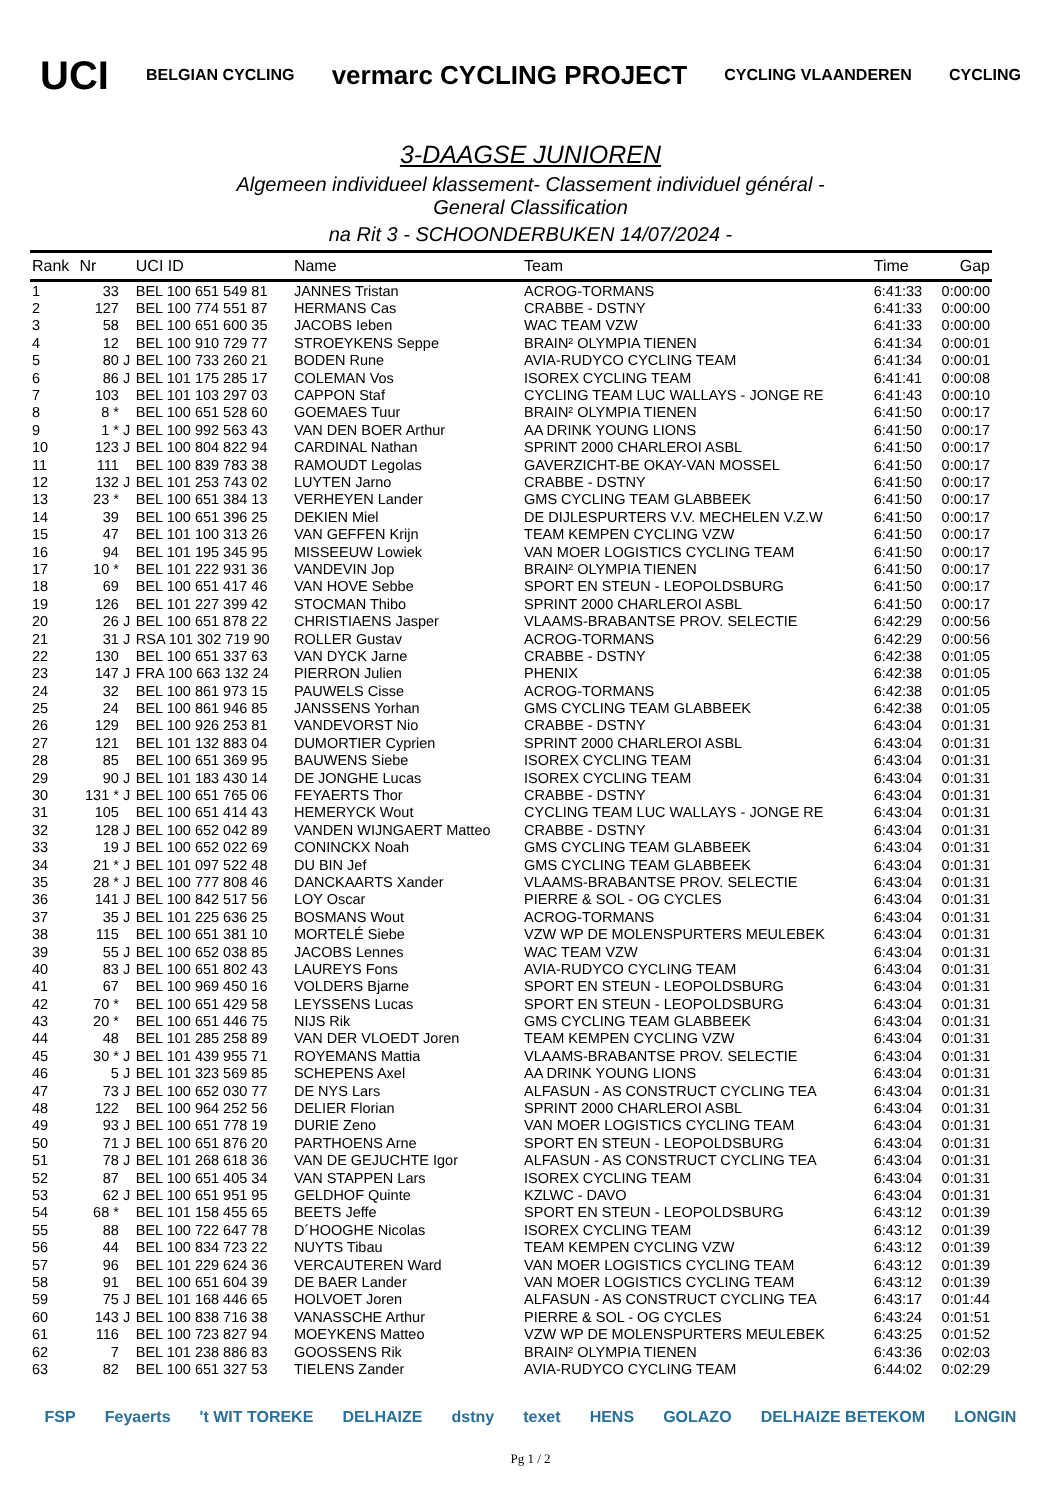UCI BELGIAN CYCLING vermarc CYCLING PROJECT CYCLING VLAANDEREN CYCLING
3-DAAGSE JUNIOREN
Algemeen individueel klassement- Classement individuel général -
General Classification
na Rit 3 - SCHOONDERBUKEN 14/07/2024 -
| Rank | Nr | | UCI ID | Name | Team | Time | Gap |
| --- | --- | --- | --- | --- | --- | --- | --- |
| 1 | 33 | | BEL 100 651 549 81 | JANNES Tristan | ACROG-TORMANS | 6:41:33 | 0:00:00 |
| 2 | 127 | | BEL 100 774 551 87 | HERMANS Cas | CRABBE - DSTNY | 6:41:33 | 0:00:00 |
| 3 | 58 | | BEL 100 651 600 35 | JACOBS Ieben | WAC TEAM VZW | 6:41:33 | 0:00:00 |
| 4 | 12 | | BEL 100 910 729 77 | STROEYKENS Seppe | BRAIN² OLYMPIA TIENEN | 6:41:34 | 0:00:01 |
| 5 | 80 | J | BEL 100 733 260 21 | BODEN Rune | AVIA-RUDYCO CYCLING TEAM | 6:41:34 | 0:00:01 |
| 6 | 86 | J | BEL 101 175 285 17 | COLEMAN Vos | ISOREX CYCLING TEAM | 6:41:41 | 0:00:08 |
| 7 | 103 | | BEL 101 103 297 03 | CAPPON Staf | CYCLING TEAM LUC WALLAYS - JONGE RE | 6:41:43 | 0:00:10 |
| 8 | 8 * | | BEL 100 651 528 60 | GOEMAES Tuur | BRAIN² OLYMPIA TIENEN | 6:41:50 | 0:00:17 |
| 9 | 1 * | J | BEL 100 992 563 43 | VAN DEN BOER Arthur | AA DRINK YOUNG LIONS | 6:41:50 | 0:00:17 |
| 10 | 123 | J | BEL 100 804 822 94 | CARDINAL Nathan | SPRINT 2000 CHARLEROI ASBL | 6:41:50 | 0:00:17 |
| 11 | 111 | | BEL 100 839 783 38 | RAMOUDT Legolas | GAVERZICHT-BE OKAY-VAN MOSSEL | 6:41:50 | 0:00:17 |
| 12 | 132 | J | BEL 101 253 743 02 | LUYTEN Jarno | CRABBE - DSTNY | 6:41:50 | 0:00:17 |
| 13 | 23 * | | BEL 100 651 384 13 | VERHEYEN Lander | GMS CYCLING TEAM GLABBEEK | 6:41:50 | 0:00:17 |
| 14 | 39 | | BEL 100 651 396 25 | DEKIEN Miel | DE DIJLESPURTERS V.V. MECHELEN V.Z.W | 6:41:50 | 0:00:17 |
| 15 | 47 | | BEL 101 100 313 26 | VAN GEFFEN Krijn | TEAM KEMPEN CYCLING VZW | 6:41:50 | 0:00:17 |
| 16 | 94 | | BEL 101 195 345 95 | MISSEEUW Lowiek | VAN MOER LOGISTICS CYCLING TEAM | 6:41:50 | 0:00:17 |
| 17 | 10 * | | BEL 101 222 931 36 | VANDEVIN Jop | BRAIN² OLYMPIA TIENEN | 6:41:50 | 0:00:17 |
| 18 | 69 | | BEL 100 651 417 46 | VAN HOVE Sebbe | SPORT EN STEUN - LEOPOLDSBURG | 6:41:50 | 0:00:17 |
| 19 | 126 | | BEL 101 227 399 42 | STOCMAN Thibo | SPRINT 2000 CHARLEROI ASBL | 6:41:50 | 0:00:17 |
| 20 | 26 | J | BEL 100 651 878 22 | CHRISTIAENS Jasper | VLAAMS-BRABANTSE PROV. SELECTIE | 6:42:29 | 0:00:56 |
| 21 | 31 | J | RSA 101 302 719 90 | ROLLER Gustav | ACROG-TORMANS | 6:42:29 | 0:00:56 |
| 22 | 130 | | BEL 100 651 337 63 | VAN DYCK Jarne | CRABBE - DSTNY | 6:42:38 | 0:01:05 |
| 23 | 147 | J | FRA 100 663 132 24 | PIERRON Julien | PHENIX | 6:42:38 | 0:01:05 |
| 24 | 32 | | BEL 100 861 973 15 | PAUWELS Cisse | ACROG-TORMANS | 6:42:38 | 0:01:05 |
| 25 | 24 | | BEL 100 861 946 85 | JANSSENS Yorhan | GMS CYCLING TEAM GLABBEEK | 6:42:38 | 0:01:05 |
| 26 | 129 | | BEL 100 926 253 81 | VANDEVORST Nio | CRABBE - DSTNY | 6:43:04 | 0:01:31 |
| 27 | 121 | | BEL 101 132 883 04 | DUMORTIER Cyprien | SPRINT 2000 CHARLEROI ASBL | 6:43:04 | 0:01:31 |
| 28 | 85 | | BEL 100 651 369 95 | BAUWENS Siebe | ISOREX CYCLING TEAM | 6:43:04 | 0:01:31 |
| 29 | 90 | J | BEL 101 183 430 14 | DE JONGHE Lucas | ISOREX CYCLING TEAM | 6:43:04 | 0:01:31 |
| 30 | 131 * | J | BEL 100 651 765 06 | FEYAERTS Thor | CRABBE - DSTNY | 6:43:04 | 0:01:31 |
| 31 | 105 | | BEL 100 651 414 43 | HEMERYCK Wout | CYCLING TEAM LUC WALLAYS - JONGE RE | 6:43:04 | 0:01:31 |
| 32 | 128 | J | BEL 100 652 042 89 | VANDEN WIJNGAERT Matteo | CRABBE - DSTNY | 6:43:04 | 0:01:31 |
| 33 | 19 | J | BEL 100 652 022 69 | CONINCKX Noah | GMS CYCLING TEAM GLABBEEK | 6:43:04 | 0:01:31 |
| 34 | 21 * | J | BEL 101 097 522 48 | DU BIN Jef | GMS CYCLING TEAM GLABBEEK | 6:43:04 | 0:01:31 |
| 35 | 28 * | J | BEL 100 777 808 46 | DANCKAARTS Xander | VLAAMS-BRABANTSE PROV. SELECTIE | 6:43:04 | 0:01:31 |
| 36 | 141 | J | BEL 100 842 517 56 | LOY Oscar | PIERRE & SOL - OG CYCLES | 6:43:04 | 0:01:31 |
| 37 | 35 | J | BEL 101 225 636 25 | BOSMANS Wout | ACROG-TORMANS | 6:43:04 | 0:01:31 |
| 38 | 115 | | BEL 100 651 381 10 | MORTELÉ Siebe | VZW WP DE MOLENSPURTERS MEULEBEK | 6:43:04 | 0:01:31 |
| 39 | 55 | J | BEL 100 652 038 85 | JACOBS Lennes | WAC TEAM VZW | 6:43:04 | 0:01:31 |
| 40 | 83 | J | BEL 100 651 802 43 | LAUREYS Fons | AVIA-RUDYCO CYCLING TEAM | 6:43:04 | 0:01:31 |
| 41 | 67 | | BEL 100 969 450 16 | VOLDERS Bjarne | SPORT EN STEUN - LEOPOLDSBURG | 6:43:04 | 0:01:31 |
| 42 | 70 * | | BEL 100 651 429 58 | LEYSSENS Lucas | SPORT EN STEUN - LEOPOLDSBURG | 6:43:04 | 0:01:31 |
| 43 | 20 * | | BEL 100 651 446 75 | NIJS Rik | GMS CYCLING TEAM GLABBEEK | 6:43:04 | 0:01:31 |
| 44 | 48 | | BEL 101 285 258 89 | VAN DER VLOEDT Joren | TEAM KEMPEN CYCLING VZW | 6:43:04 | 0:01:31 |
| 45 | 30 * | J | BEL 101 439 955 71 | ROYEMANS Mattia | VLAAMS-BRABANTSE PROV. SELECTIE | 6:43:04 | 0:01:31 |
| 46 | 5 | J | BEL 101 323 569 85 | SCHEPENS Axel | AA DRINK YOUNG LIONS | 6:43:04 | 0:01:31 |
| 47 | 73 | J | BEL 100 652 030 77 | DE NYS Lars | ALFASUN - AS CONSTRUCT CYCLING TEA | 6:43:04 | 0:01:31 |
| 48 | 122 | | BEL 100 964 252 56 | DELIER Florian | SPRINT 2000 CHARLEROI ASBL | 6:43:04 | 0:01:31 |
| 49 | 93 | J | BEL 100 651 778 19 | DURIE Zeno | VAN MOER LOGISTICS CYCLING TEAM | 6:43:04 | 0:01:31 |
| 50 | 71 | J | BEL 100 651 876 20 | PARTHOENS Arne | SPORT EN STEUN - LEOPOLDSBURG | 6:43:04 | 0:01:31 |
| 51 | 78 | J | BEL 101 268 618 36 | VAN DE GEJUCHTE Igor | ALFASUN - AS CONSTRUCT CYCLING TEA | 6:43:04 | 0:01:31 |
| 52 | 87 | | BEL 100 651 405 34 | VAN STAPPEN Lars | ISOREX CYCLING TEAM | 6:43:04 | 0:01:31 |
| 53 | 62 | J | BEL 100 651 951 95 | GELDHOF Quinte | KZLWC - DAVO | 6:43:04 | 0:01:31 |
| 54 | 68 * | | BEL 101 158 455 65 | BEETS Jeffe | SPORT EN STEUN - LEOPOLDSBURG | 6:43:12 | 0:01:39 |
| 55 | 88 | | BEL 100 722 647 78 | D´HOOGHE Nicolas | ISOREX CYCLING TEAM | 6:43:12 | 0:01:39 |
| 56 | 44 | | BEL 100 834 723 22 | NUYTS Tibau | TEAM KEMPEN CYCLING VZW | 6:43:12 | 0:01:39 |
| 57 | 96 | | BEL 101 229 624 36 | VERCAUTEREN Ward | VAN MOER LOGISTICS CYCLING TEAM | 6:43:12 | 0:01:39 |
| 58 | 91 | | BEL 100 651 604 39 | DE BAER Lander | VAN MOER LOGISTICS CYCLING TEAM | 6:43:12 | 0:01:39 |
| 59 | 75 | J | BEL 101 168 446 65 | HOLVOET Joren | ALFASUN - AS CONSTRUCT CYCLING TEA | 6:43:17 | 0:01:44 |
| 60 | 143 | J | BEL 100 838 716 38 | VANASSCHE Arthur | PIERRE & SOL - OG CYCLES | 6:43:24 | 0:01:51 |
| 61 | 116 | | BEL 100 723 827 94 | MOEYKENS Matteo | VZW WP DE MOLENSPURTERS MEULEBEK | 6:43:25 | 0:01:52 |
| 62 | 7 | | BEL 101 238 886 83 | GOOSSENS Rik | BRAIN² OLYMPIA TIENEN | 6:43:36 | 0:02:03 |
| 63 | 82 | | BEL 100 651 327 53 | TIELENS Zander | AVIA-RUDYCO CYCLING TEAM | 6:44:02 | 0:02:29 |
FSP Feyaerts 't WIT TOREKE DELHAIZE dstny texet HENS GOLAZO DELHAIZE BETEKOM LONGIN
Pg 1 / 2